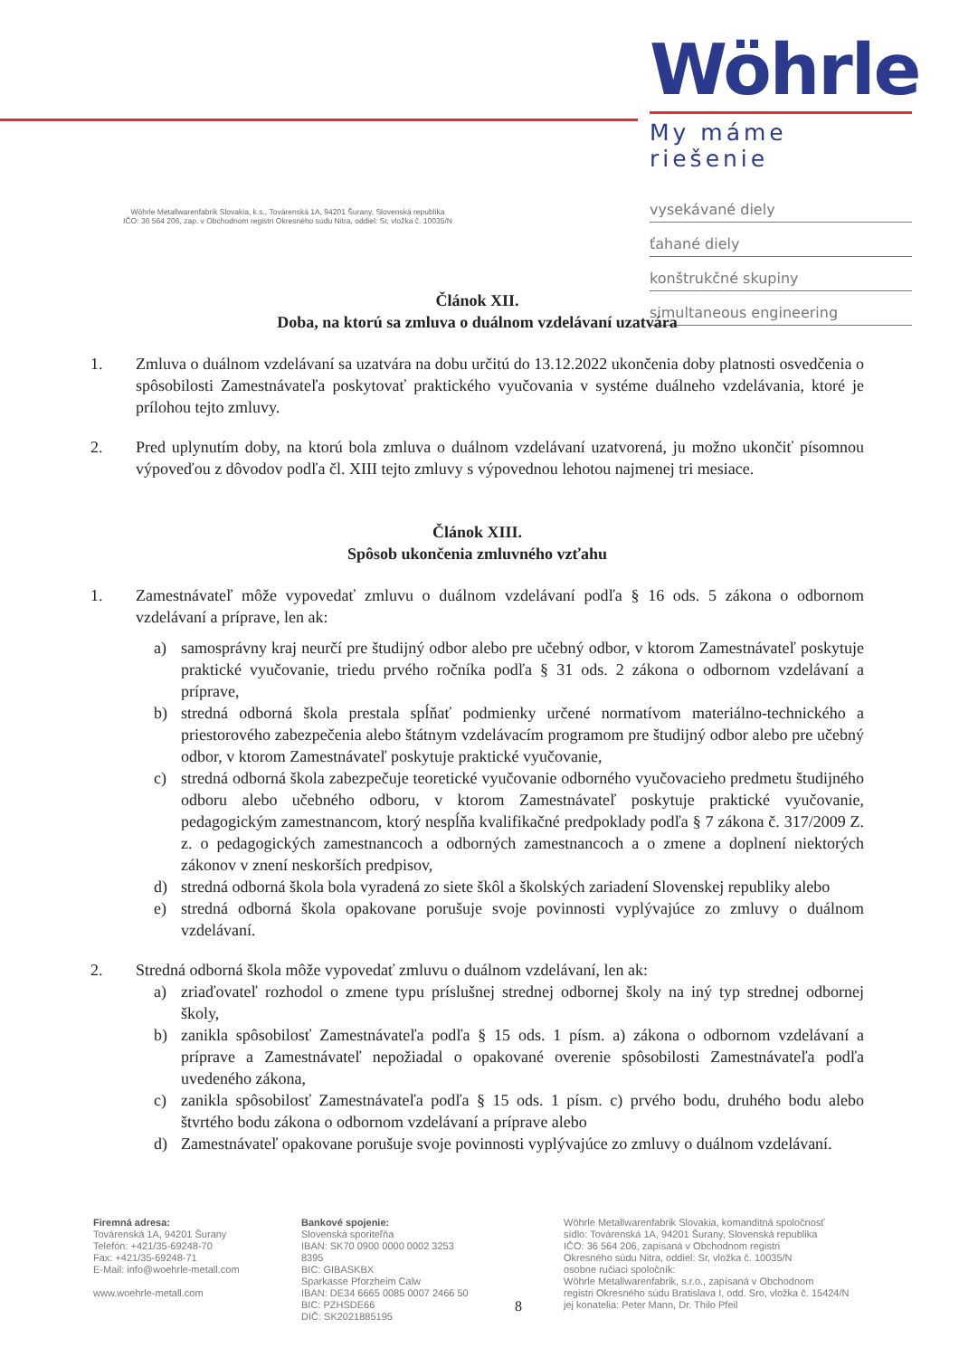Wöhrle
My máme riešenie
vysekávané diely
ťahané diely
konštrukčné skupiny
simultaneous engineering
Wöhrle Metallwarenfabrik Slovakia, k.s., Továrenská 1A, 94201 Šurany, Slovenská republika
IČO: 36 564 206, zap. v Obchodnom registri Okresného súdu Nitra, oddiel: Sr, vložka č. 10035/N
Článok XII.
Doba, na ktorú sa zmluva o duálnom vzdelávaní uzatvára
1. Zmluva o duálnom vzdelávaní sa uzatvára na dobu určitú do 13.12.2022 ukončenia doby platnosti osvedčenia o spôsobilosti Zamestnávateľa poskytovať praktického vyučovania v systéme duálneho vzdelávania, ktoré je prílohou tejto zmluvy.
2. Pred uplynutím doby, na ktorú bola zmluva o duálnom vzdelávaní uzatvorená, ju možno ukončiť písomnou výpoveďou z dôvodov podľa čl. XIII tejto zmluvy s výpovednou lehotou najmenej tri mesiace.
Článok XIII.
Spôsob ukončenia zmluvného vzťahu
1. Zamestnávateľ môže vypovedať zmluvu o duálnom vzdelávaní podľa § 16 ods. 5 zákona o odbornom vzdelávaní a príprave, len ak:
a) samosprávny kraj neurčí pre študijný odbor alebo pre učebný odbor, v ktorom Zamestnávateľ poskytuje praktické vyučovanie, triedu prvého ročníka podľa § 31 ods. 2 zákona o odbornom vzdelávaní a príprave,
b) stredná odborná škola prestala spĺňať podmienky určené normatívom materiálno-technického a priestorového zabezpečenia alebo štátnym vzdelávacím programom pre študijný odbor alebo pre učebný odbor, v ktorom Zamestnávateľ poskytuje praktické vyučovanie,
c) stredná odborná škola zabezpečuje teoretické vyučovanie odborného vyučovacieho predmetu študijného odboru alebo učebného odboru, v ktorom Zamestnávateľ poskytuje praktické vyučovanie, pedagogickým zamestnancom, ktorý nespĺňa kvalifikačné predpoklady podľa § 7 zákona č. 317/2009 Z. z. o pedagogických zamestnancoch a odborných zamestnancoch a o zmene a doplnení niektorých zákonov v znení neskorších predpisov,
d) stredná odborná škola bola vyradená zo siete škôl a školských zariadení Slovenskej republiky alebo
e) stredná odborná škola opakovane porušuje svoje povinnosti vyplývajúce zo zmluvy o duálnom vzdelávaní.
2. Stredná odborná škola môže vypovedať zmluvu o duálnom vzdelávaní, len ak:
a) zriaďovateľ rozhodol o zmene typu príslušnej strednej odbornej školy na iný typ strednej odbornej školy,
b) zanikla spôsobilosť Zamestnávateľa podľa § 15 ods. 1 písm. a) zákona o odbornom vzdelávaní a príprave a Zamestnávateľ nepožiadal o opakované overenie spôsobilosti Zamestnávateľa podľa uvedeného zákona,
c) zanikla spôsobilosť Zamestnávateľa podľa § 15 ods. 1 písm. c) prvého bodu, druhého bodu alebo štvrtého bodu zákona o odbornom vzdelávaní a príprave alebo
d) Zamestnávateľ opakovane porušuje svoje povinnosti vyplývajúce zo zmluvy o duálnom vzdelávaní.
Firemná adresa:
Továrenská 1A, 94201 Šurany
Telefón: +421/35-69248-70
Fax: +421/35-69248-71
E-Mail: info@woehrle-metall.com
www.woehrle-metall.com
Bankové spojenie:
Slovenská sporiteľňa
IBAN: SK70 0900 0000 0002 3253 8395
BIC: GIBASKBX
Sparkasse Pforzheim Calw
IBAN: DE34 6665 0085 0007 2466 50
BIC: PZHSDE66
DIČ: SK2021885195
8
Wöhrle Metallwarenfabrik Slovakia, komanditná spoločnosť
sídlo: Továrenská 1A, 94201 Šurany, Slovenská republika
IČO: 36 564 206, zapísaná v Obchodnom registri
Okresného súdu Nitra, oddiel: Sr, vložka č. 10035/N
osobne ručiaci spoločník:
Wöhrle Metallwarenfabrik, s.r.o., zapísaná v Obchodnom
registri Okresného súdu Bratislava I, odd. Sro, vložka č. 15424/N
jej konatelia: Peter Mann, Dr. Thilo Pfeil